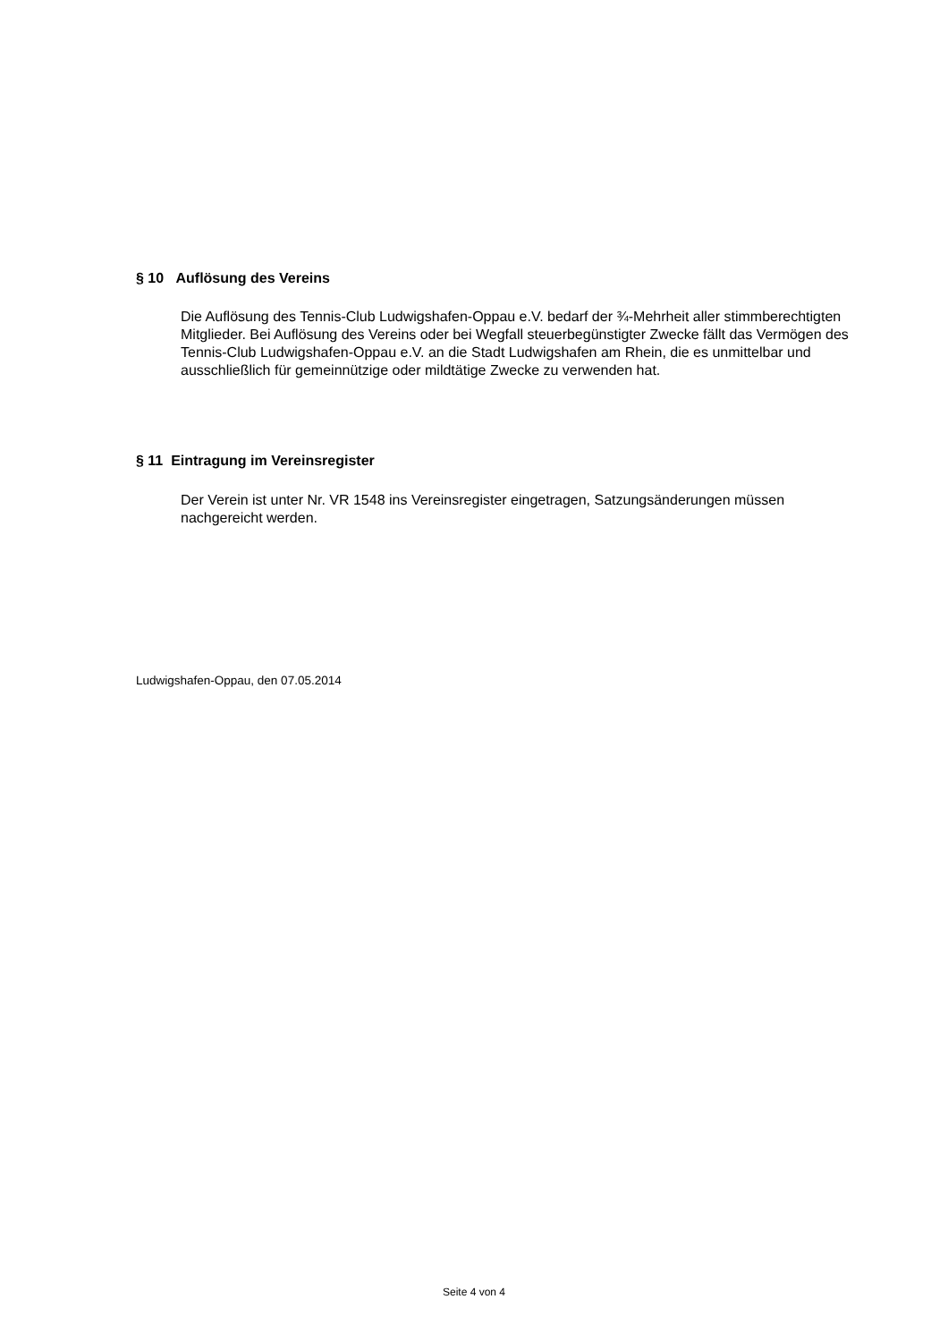§ 10 Auflösung des Vereins
Die Auflösung des Tennis-Club Ludwigshafen-Oppau e.V. bedarf der ¾-Mehrheit aller stimmberechtigten Mitglieder. Bei Auflösung des Vereins oder bei Wegfall steuerbegünstigter Zwecke fällt das Vermögen des Tennis-Club Ludwigshafen-Oppau e.V. an die Stadt Ludwigshafen am Rhein, die es unmittelbar und ausschließlich für gemeinnützige oder mildtätige Zwecke zu verwenden hat.
§ 11 Eintragung im Vereinsregister
Der Verein ist unter Nr. VR 1548 ins Vereinsregister eingetragen, Satzungsänderungen müssen nachgereicht werden.
Ludwigshafen-Oppau, den 07.05.2014
Seite 4 von 4